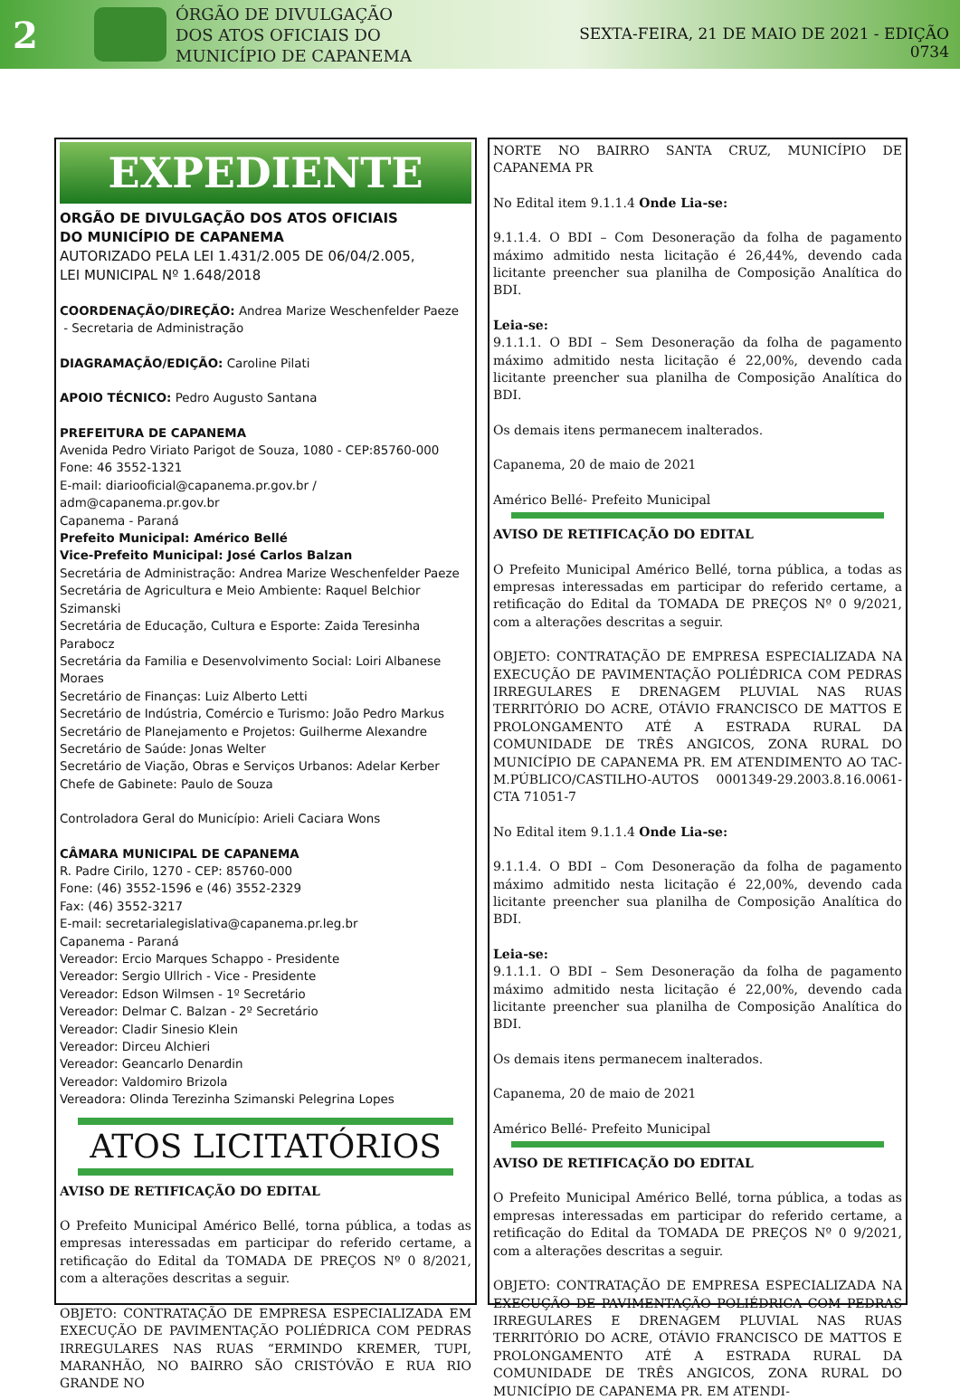2
ÓRGÃO DE DIVULGAÇÃO
DOS ATOS OFICIAIS DO
MUNICÍPIO DE CAPANEMA
SEXTA-FEIRA, 21 DE MAIO DE 2021 - EDIÇÃO 0734
EXPEDIENTE
ORGÃO DE DIVULGAÇÃO DOS ATOS OFICIAIS
DO MUNICÍPIO DE CAPANEMA
AUTORIZADO PELA LEI 1.431/2.005 DE 06/04/2.005,
LEI MUNICIPAL Nº 1.648/2018
COORDENAÇÃO/DIREÇÃO: Andrea Marize Weschenfelder Paeze
- Secretaria de Administração
DIAGRAMAÇÃO/EDIÇÃO: Caroline Pilati
APOIO TÉCNICO: Pedro Augusto Santana
PREFEITURA DE CAPANEMA
Avenida Pedro Viriato Parigot de Souza, 1080 - CEP:85760-000
Fone: 46 3552-1321
E-mail: diariooficial@capanema.pr.gov.br / adm@capanema.pr.gov.br
Capanema - Paraná
Prefeito Municipal: Américo Bellé
Vice-Prefeito Municipal: José Carlos Balzan
Secretária de Administração: Andrea Marize Weschenfelder Paeze
Secretária de Agricultura e Meio Ambiente: Raquel Belchior Szimanski
Secretária de Educação, Cultura e Esporte: Zaida Teresinha Parabocz
Secretária da Familia e Desenvolvimento Social: Loiri Albanese Moraes
Secretário de Finanças: Luiz Alberto Letti
Secretário de Indústria, Comércio e Turismo: João Pedro Markus
Secretário de Planejamento e Projetos: Guilherme Alexandre
Secretário de Saúde: Jonas Welter
Secretário de Viação, Obras e Serviços Urbanos: Adelar Kerber
Chefe de Gabinete: Paulo de Souza
Controladora Geral do Município: Arieli Caciara Wons
CÂMARA MUNICIPAL DE CAPANEMA
R. Padre Cirilo, 1270 - CEP: 85760-000
Fone: (46) 3552-1596 e (46) 3552-2329
Fax: (46) 3552-3217
E-mail: secretarialegislativa@capanema.pr.leg.br
Capanema - Paraná
Vereador: Ercio Marques Schappo - Presidente
Vereador: Sergio Ullrich - Vice - Presidente
Vereador: Edson Wilmsen - 1º Secretário
Vereador: Delmar C. Balzan - 2º Secretário
Vereador: Cladir Sinesio Klein
Vereador: Dirceu Alchieri
Vereador: Geancarlo Denardin
Vereador: Valdomiro Brizola
Vereadora: Olinda Terezinha Szimanski Pelegrina Lopes
ATOS LICITATÓRIOS
AVISO DE RETIFICAÇÃO DO EDITAL
O Prefeito Municipal Américo Bellé, torna pública, a todas as empresas interessadas em participar do referido certame, a retificação do Edital da TOMADA DE PREÇOS Nº 0 8/2021, com a alterações descritas a seguir.
OBJETO: CONTRATAÇÃO DE EMPRESA ESPECIALIZADA EM EXECUÇÃO DE PAVIMENTAÇÃO POLIÉDRICA COM PEDRAS IRREGULARES NAS RUAS “ERMINDO KREMER, TUPI, MARANHÃO, NO BAIRRO SÃO CRISTÓVÃO E RUA RIO GRANDE NO
NORTE NO BAIRRO SANTA CRUZ, MUNICÍPIO DE CAPANEMA PR
No Edital item 9.1.1.4 Onde Lia-se:
9.1.1.4. O BDI – Com Desoneração da folha de pagamento máximo admitido nesta licitação é 26,44%, devendo cada licitante preencher sua planilha de Composição Analítica do BDI.
Leia-se:
9.1.1.1. O BDI – Sem Desoneração da folha de pagamento máximo admitido nesta licitação é 22,00%, devendo cada licitante preencher sua planilha de Composição Analítica do BDI.
Os demais itens permanecem inalterados.
Capanema, 20 de maio de 2021
Américo Bellé- Prefeito Municipal
AVISO DE RETIFICAÇÃO DO EDITAL
O Prefeito Municipal Américo Bellé, torna pública, a todas as empresas interessadas em participar do referido certame, a retificação do Edital da TOMADA DE PREÇOS Nº 0 9/2021, com a alterações descritas a seguir.
OBJETO: CONTRATAÇÃO DE EMPRESA ESPECIALIZADA NA EXECUÇÃO DE PAVIMENTAÇÃO POLIÉDRICA COM PEDRAS IRREGULARES E DRENAGEM PLUVIAL NAS RUAS TERRITÓRIO DO ACRE, OTÁVIO FRANCISCO DE MATTOS E PROLONGAMENTO ATÉ A ESTRADA RURAL DA COMUNIDADE DE TRÊS ANGICOS, ZONA RURAL DO MUNICÍPIO DE CAPANEMA PR. EM ATENDIMENTO AO TAC-M.PÚBLICO/CASTILHO-AUTOS 0001349-29.2003.8.16.0061- CTA 71051-7
No Edital item 9.1.1.4 Onde Lia-se:
9.1.1.4. O BDI – Com Desoneração da folha de pagamento máximo admitido nesta licitação é 22,00%, devendo cada licitante preencher sua planilha de Composição Analítica do BDI.
Leia-se:
9.1.1.1. O BDI – Sem Desoneração da folha de pagamento máximo admitido nesta licitação é 22,00%, devendo cada licitante preencher sua planilha de Composição Analítica do BDI.
Os demais itens permanecem inalterados.
Capanema, 20 de maio de 2021
Américo Bellé- Prefeito Municipal
AVISO DE RETIFICAÇÃO DO EDITAL
O Prefeito Municipal Américo Bellé, torna pública, a todas as empresas interessadas em participar do referido certame, a retificação do Edital da TOMADA DE PREÇOS Nº 0 9/2021, com a alterações descritas a seguir.
OBJETO: CONTRATAÇÃO DE EMPRESA ESPECIALIZADA NA EXECUÇÃO DE PAVIMENTAÇÃO POLIÉDRICA COM PEDRAS IRREGULARES E DRENAGEM PLUVIAL NAS RUAS TERRITÓRIO DO ACRE, OTÁVIO FRANCISCO DE MATTOS E PROLONGAMENTO ATÉ A ESTRADA RURAL DA COMUNIDADE DE TRÊS ANGICOS, ZONA RURAL DO MUNICÍPIO DE CAPANEMA PR. EM ATENDI-